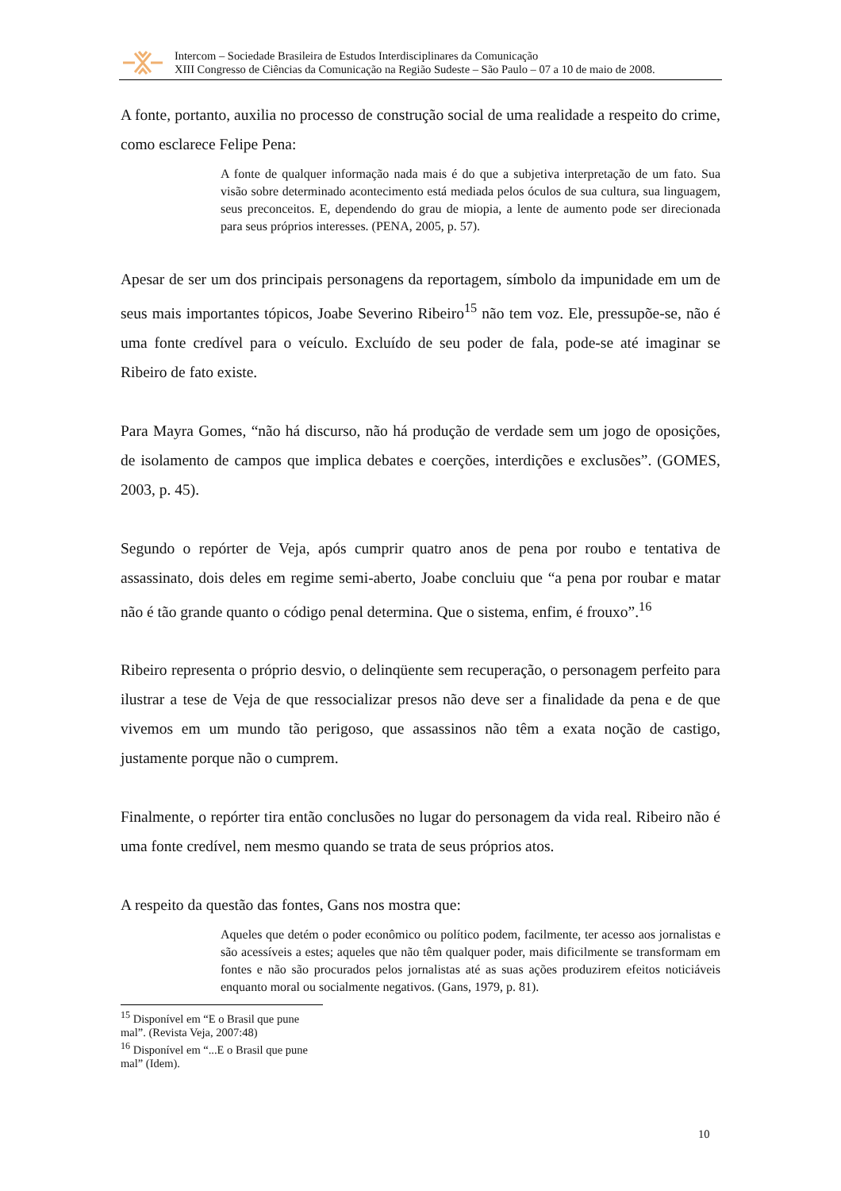Intercom – Sociedade Brasileira de Estudos Interdisciplinares da Comunicação
XIII Congresso de Ciências da Comunicação na Região Sudeste – São Paulo – 07 a 10 de maio de 2008.
A fonte, portanto, auxilia no processo de construção social de uma realidade a respeito do crime, como esclarece Felipe Pena:
A fonte de qualquer informação nada mais é do que a subjetiva interpretação de um fato. Sua visão sobre determinado acontecimento está mediada pelos óculos de sua cultura, sua linguagem, seus preconceitos. E, dependendo do grau de miopia, a lente de aumento pode ser direcionada para seus próprios interesses. (PENA, 2005, p. 57).
Apesar de ser um dos principais personagens da reportagem, símbolo da impunidade em um de seus mais importantes tópicos, Joabe Severino Ribeiro<sup>15</sup> não tem voz. Ele, pressupõe-se, não é uma fonte credível para o veículo. Excluído de seu poder de fala, pode-se até imaginar se Ribeiro de fato existe.
Para Mayra Gomes, “não há discurso, não há produção de verdade sem um jogo de oposições, de isolamento de campos que implica debates e coerções, interdições e exclusões”. (GOMES, 2003, p. 45).
Segundo o repórter de Veja, após cumprir quatro anos de pena por roubo e tentativa de assassinato, dois deles em regime semi-aberto, Joabe concluiu que “a pena por roubar e matar não é tão grande quanto o código penal determina. Que o sistema, enfim, é frouxo”.<sup>16</sup>
Ribeiro representa o próprio desvio, o delinqüente sem recuperação, o personagem perfeito para ilustrar a tese de Veja de que ressocializar presos não deve ser a finalidade da pena e de que vivemos em um mundo tão perigoso, que assassinos não têm a exata noção de castigo, justamente porque não o cumprem.
Finalmente, o repórter tira então conclusões no lugar do personagem da vida real. Ribeiro não é uma fonte credível, nem mesmo quando se trata de seus próprios atos.
A respeito da questão das fontes, Gans nos mostra que:
Aqueles que detém o poder econômico ou político podem, facilmente, ter acesso aos jornalistas e são acessíveis a estes; aqueles que não têm qualquer poder, mais dificilmente se transformam em fontes e não são procurados pelos jornalistas até as suas ações produzirem efeitos noticiáveis enquanto moral ou socialmente negativos. (Gans, 1979, p. 81).
<sup>15</sup> Disponível em “E o Brasil que pune mal”. (Revista Veja, 2007:48)
<sup>16</sup> Disponível em “...E o Brasil que pune mal” (Idem).
10